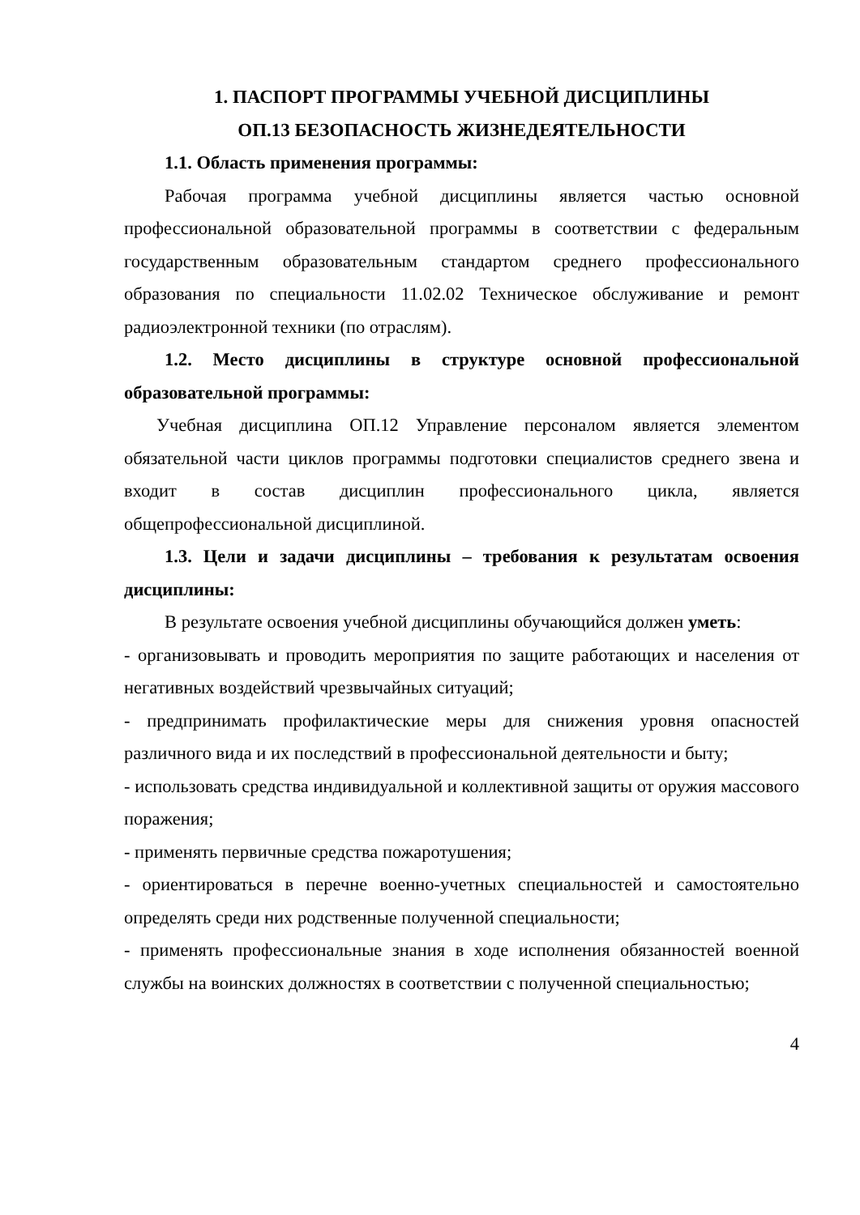1. ПАСПОРТ ПРОГРАММЫ УЧЕБНОЙ ДИСЦИПЛИНЫ
ОП.13 БЕЗОПАСНОСТЬ ЖИЗНЕДЕЯТЕЛЬНОСТИ
1.1. Область применения программы:
Рабочая программа учебной дисциплины является частью основной профессиональной образовательной программы в соответствии с федеральным государственным образовательным стандартом среднего профессионального образования по специальности 11.02.02 Техническое обслуживание и ремонт радиоэлектронной техники (по отраслям).
1.2. Место дисциплины в структуре основной профессиональной образовательной программы:
Учебная дисциплина ОП.12 Управление персоналом является элементом обязательной части циклов программы подготовки специалистов среднего звена и входит в состав дисциплин профессионального цикла, является общепрофессиональной дисциплиной.
1.3. Цели и задачи дисциплины – требования к результатам освоения дисциплины:
В результате освоения учебной дисциплины обучающийся должен уметь:
- организовывать и проводить мероприятия по защите работающих и населения от негативных воздействий чрезвычайных ситуаций;
- предпринимать профилактические меры для снижения уровня опасностей различного вида и их последствий в профессиональной деятельности и быту;
- использовать средства индивидуальной и коллективной защиты от оружия массового поражения;
- применять первичные средства пожаротушения;
- ориентироваться в перечне военно-учетных специальностей и самостоятельно определять среди них родственные полученной специальности;
- применять профессиональные знания в ходе исполнения обязанностей военной службы на воинских должностях в соответствии с полученной специальностью;
4